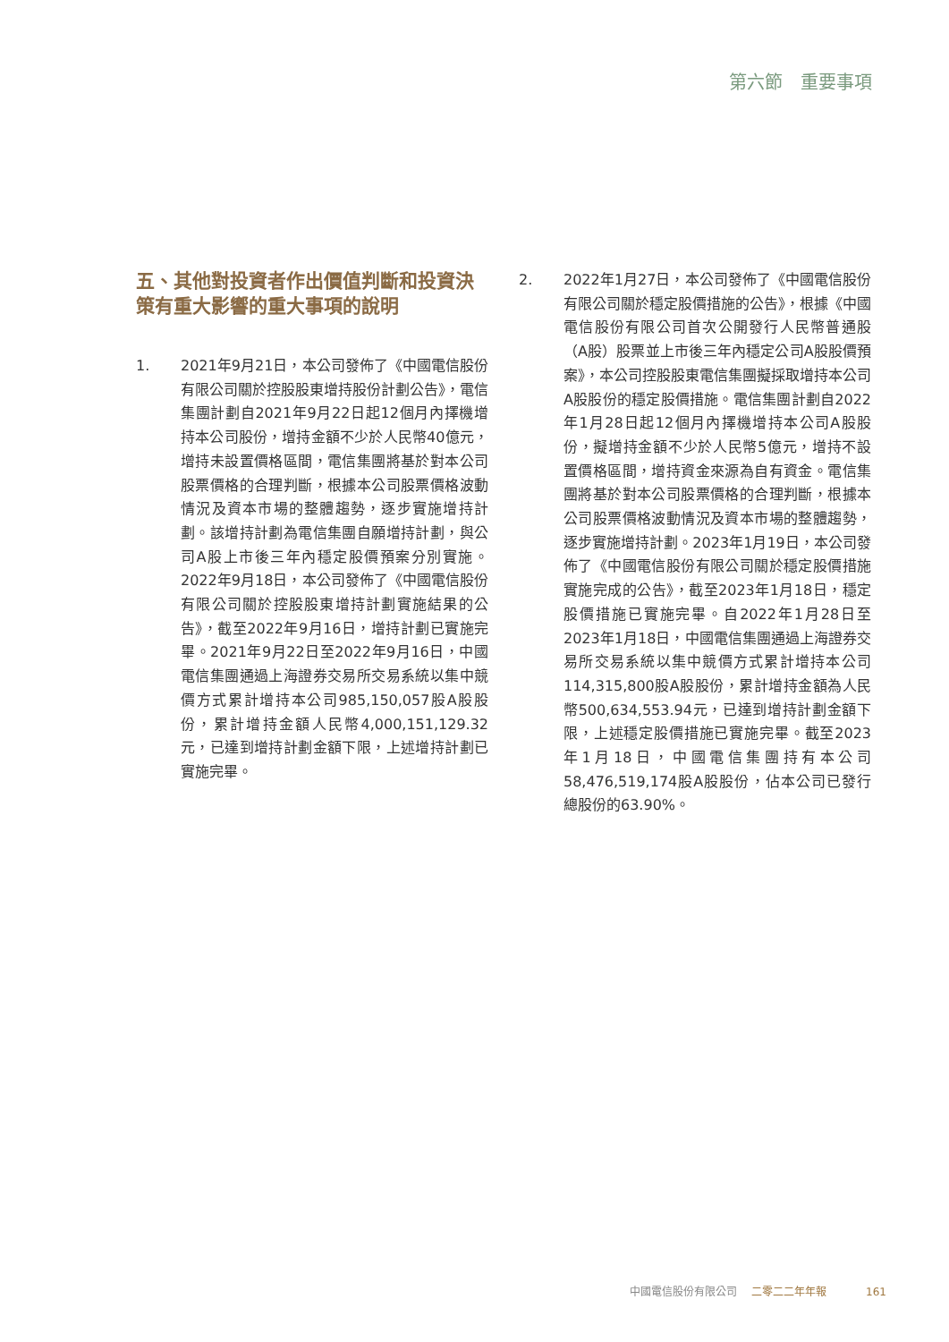第六節　重要事項
五、其他對投資者作出價值判斷和投資決策有重大影響的重大事項的說明
1. 2021年9月21日，本公司發佈了《中國電信股份有限公司關於控股股東增持股份計劃公告》，電信集團計劃自2021年9月22日起12個月內擇機增持本公司股份，增持金額不少於人民幣40億元，增持未設置價格區間，電信集團將基於對本公司股票價格的合理判斷，根據本公司股票價格波動情況及資本市場的整體趨勢，逐步實施增持計劃。該增持計劃為電信集團自願增持計劃，與公司A股上市後三年內穩定股價預案分別實施。2022年9月18日，本公司發佈了《中國電信股份有限公司關於控股股東增持計劃實施結果的公告》，截至2022年9月16日，增持計劃已實施完畢。2021年9月22日至2022年9月16日，中國電信集團通過上海證券交易所交易系統以集中競價方式累計增持本公司985,150,057股A股股份，累計增持金額人民幣4,000,151,129.32元，已達到增持計劃金額下限，上述增持計劃已實施完畢。
2. 2022年1月27日，本公司發佈了《中國電信股份有限公司關於穩定股價措施的公告》，根據《中國電信股份有限公司首次公開發行人民幣普通股（A股）股票並上市後三年內穩定公司A股股價預案》，本公司控股股東電信集團擬採取增持本公司A股股份的穩定股價措施。電信集團計劃自2022年1月28日起12個月內擇機增持本公司A股股份，擬增持金額不少於人民幣5億元，增持不設置價格區間，增持資金來源為自有資金。電信集團將基於對本公司股票價格的合理判斷，根據本公司股票價格波動情況及資本市場的整體趨勢，逐步實施增持計劃。2023年1月19日，本公司發佈了《中國電信股份有限公司關於穩定股價措施實施完成的公告》，截至2023年1月18日，穩定股價措施已實施完畢。自2022年1月28日至2023年1月18日，中國電信集團通過上海證券交易所交易系統以集中競價方式累計增持本公司114,315,800股A股股份，累計增持金額為人民幣500,634,553.94元，已達到增持計劃金額下限，上述穩定股價措施已實施完畢。截至2023年1月18日，中國電信集團持有本公司58,476,519,174股A股股份，佔本公司已發行總股份的63.90%。
中國電信股份有限公司 二零二二年年報 161